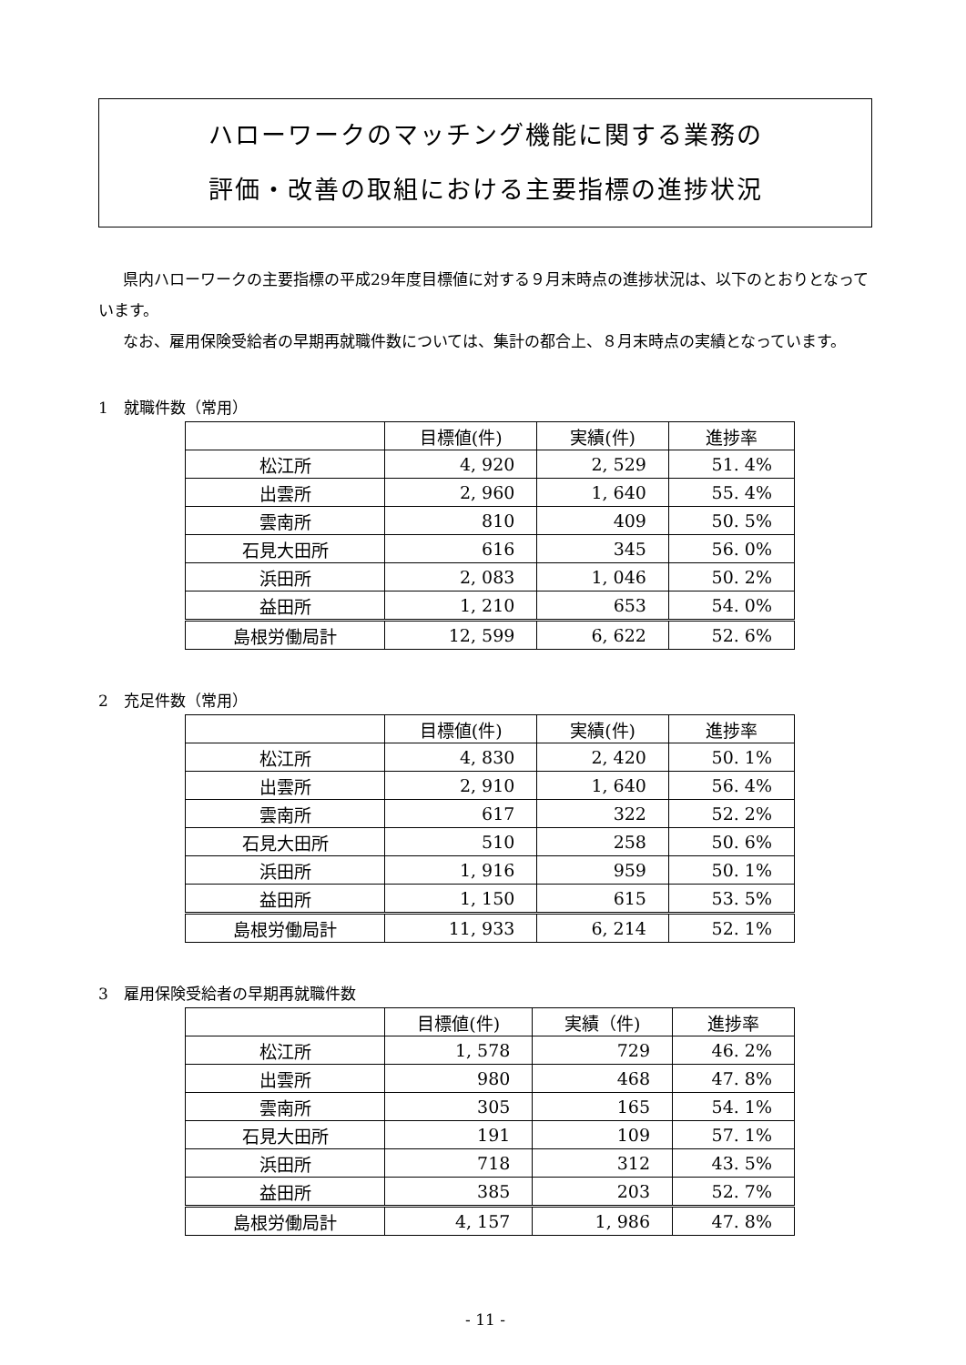ハローワークのマッチング機能に関する業務の
評価・改善の取組における主要指標の進捗状況
県内ハローワークの主要指標の平成29年度目標値に対する９月末時点の進捗状況は、以下のとおりとなっています。
なお、雇用保険受給者の早期再就職件数については、集計の都合上、８月末時点の実績となっています。
1　就職件数（常用）
| | 目標値(件) | 実績(件) | 進捗率 |
| --- | --- | --- | --- |
| 松江所 | 4, 920 | 2, 529 | 51. 4% |
| 出雲所 | 2, 960 | 1, 640 | 55. 4% |
| 雲南所 | 810 | 409 | 50. 5% |
| 石見大田所 | 616 | 345 | 56. 0% |
| 浜田所 | 2, 083 | 1, 046 | 50. 2% |
| 益田所 | 1, 210 | 653 | 54. 0% |
| 島根労働局計 | 12, 599 | 6, 622 | 52. 6% |
2　充足件数（常用）
| | 目標値(件) | 実績(件) | 進捗率 |
| --- | --- | --- | --- |
| 松江所 | 4, 830 | 2, 420 | 50. 1% |
| 出雲所 | 2, 910 | 1, 640 | 56. 4% |
| 雲南所 | 617 | 322 | 52. 2% |
| 石見大田所 | 510 | 258 | 50. 6% |
| 浜田所 | 1, 916 | 959 | 50. 1% |
| 益田所 | 1, 150 | 615 | 53. 5% |
| 島根労働局計 | 11, 933 | 6, 214 | 52. 1% |
3　雇用保険受給者の早期再就職件数
| | 目標値(件) | 実績（件) | 進捗率 |
| --- | --- | --- | --- |
| 松江所 | 1, 578 | 729 | 46. 2% |
| 出雲所 | 980 | 468 | 47. 8% |
| 雲南所 | 305 | 165 | 54. 1% |
| 石見大田所 | 191 | 109 | 57. 1% |
| 浜田所 | 718 | 312 | 43. 5% |
| 益田所 | 385 | 203 | 52. 7% |
| 島根労働局計 | 4, 157 | 1, 986 | 47. 8% |
- 11 -